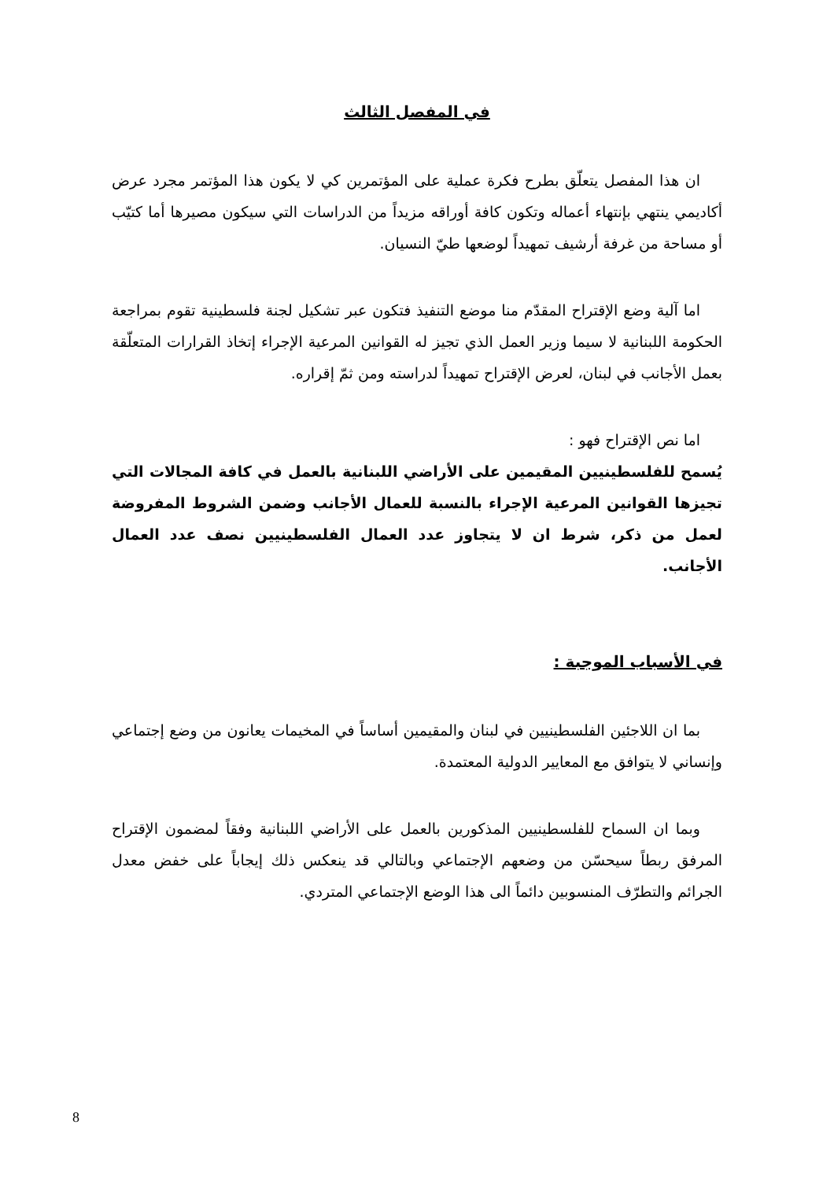في المفصل الثالث
ان هذا المفصل يتعلّق بطرح فكرة عملية على المؤتمرين كي لا يكون هذا المؤتمر مجرد عرض أكاديمي ينتهي بإنتهاء أعماله وتكون كافة أوراقه مزيداً من الدراسات التي سيكون مصيرها أما كتيّب أو مساحة من غرفة أرشيف تمهيداً لوضعها طيّ النسيان.
اما آلية وضع الإقتراح المقدّم منا موضع التنفيذ فتكون عبر تشكيل لجنة فلسطينية تقوم بمراجعة الحكومة اللبنانية لا سيما وزير العمل الذي تجيز له القوانين المرعية الإجراء إتخاذ القرارات المتعلّقة بعمل الأجانب في لبنان، لعرض الإقتراح تمهيداً لدراسته ومن ثمّ إقراره.
اما نص الإقتراح فهو :
يُسمح للفلسطينيين المقيمين على الأراضي اللبنانية بالعمل في كافة المجالات التي تجيزها القوانين المرعية الإجراء بالنسبة للعمال الأجانب وضمن الشروط المفروضة لعمل من ذكر، شرط ان لا يتجاوز عدد العمال الفلسطينيين نصف عدد العمال الأجانب.
في الأسباب الموجبة :
بما ان اللاجئين الفلسطينيين في لبنان والمقيمين أساساً في المخيمات يعانون من وضع إجتماعي وإنساني لا يتوافق مع المعايير الدولية المعتمدة.
وبما ان السماح للفلسطينيين المذكورين بالعمل على الأراضي اللبنانية وفقاً لمضمون الإقتراح المرفق ربطاً سيحسّن من وضعهم الإجتماعي وبالتالي قد ينعكس ذلك إيجاباً على خفض معدل الجرائم والتطرّف المنسوبين دائماً الى هذا الوضع الإجتماعي المتردي.
8